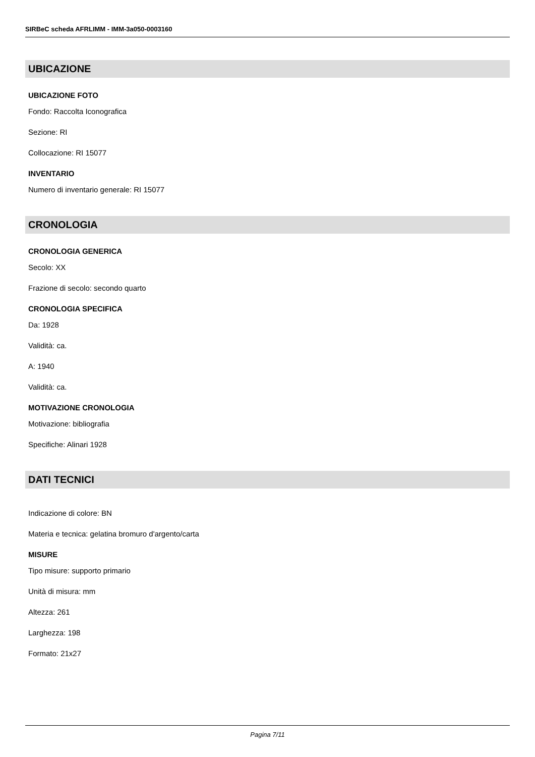SIRBeC scheda AFRLIMM - IMM-3a050-0003160
UBICAZIONE
UBICAZIONE FOTO
Fondo: Raccolta Iconografica
Sezione: RI
Collocazione: RI 15077
INVENTARIO
Numero di inventario generale: RI 15077
CRONOLOGIA
CRONOLOGIA GENERICA
Secolo: XX
Frazione di secolo: secondo quarto
CRONOLOGIA SPECIFICA
Da: 1928
Validità: ca.
A: 1940
Validità: ca.
MOTIVAZIONE CRONOLOGIA
Motivazione: bibliografia
Specifiche: Alinari 1928
DATI TECNICI
Indicazione di colore: BN
Materia e tecnica: gelatina bromuro d'argento/carta
MISURE
Tipo misure: supporto primario
Unità di misura: mm
Altezza: 261
Larghezza: 198
Formato: 21x27
Pagina 7/11